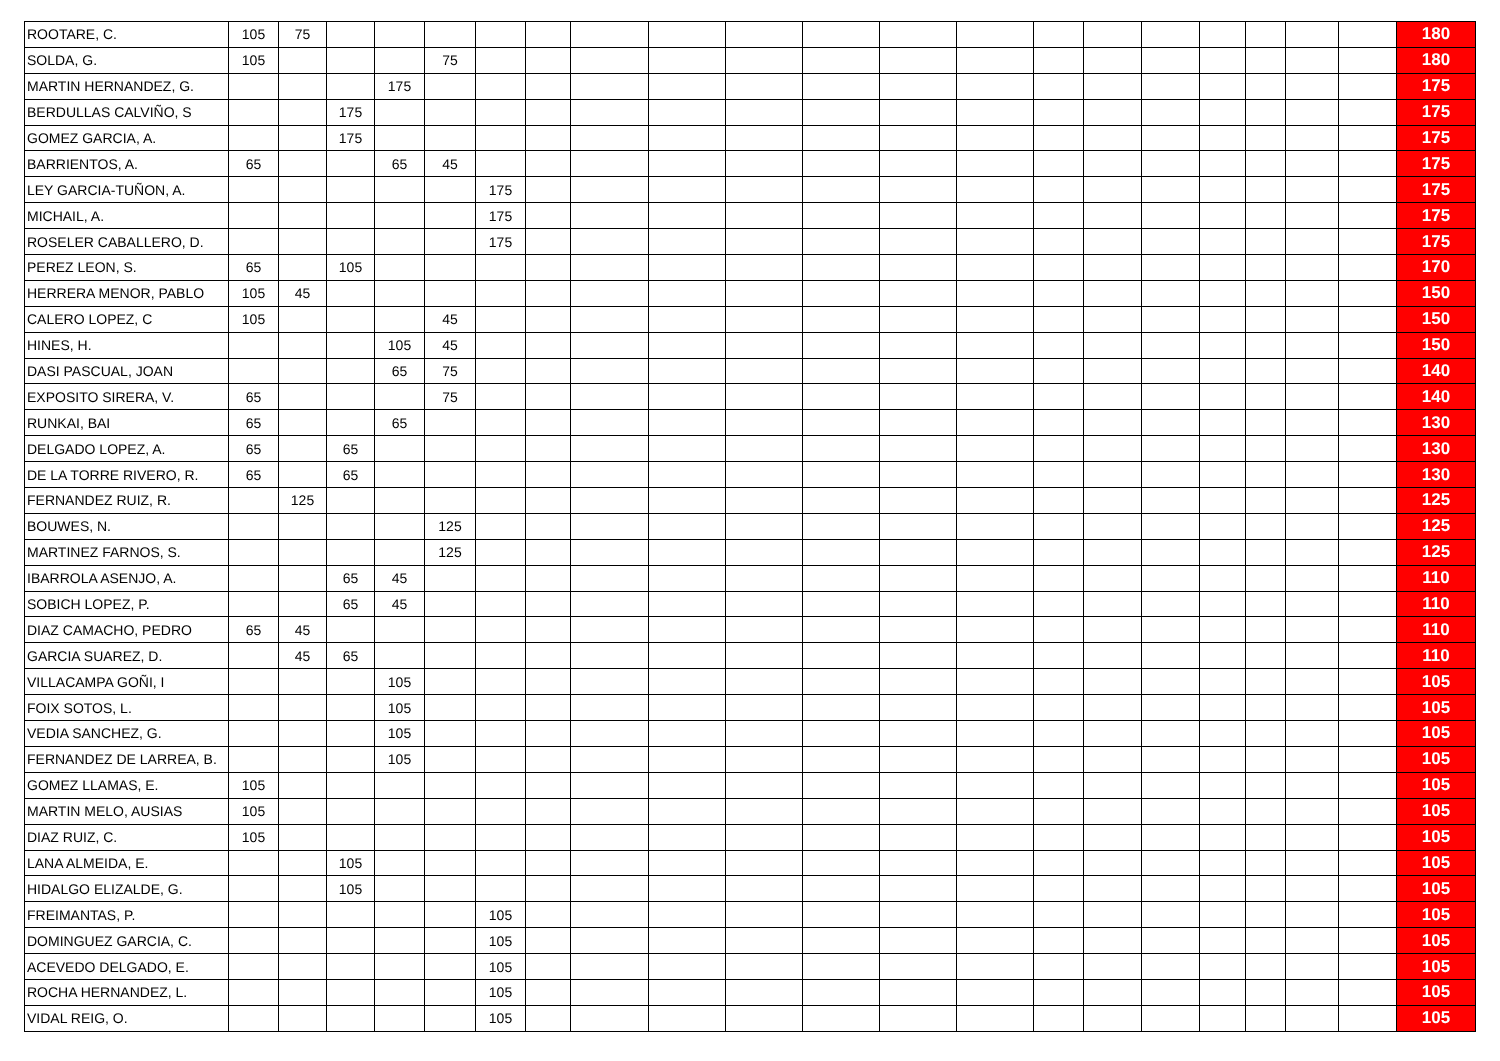| ROOTARE, C. | 105 | 75 | | | | | | | | | | | | | | | | | | | 180 |
| SOLDA, G. | 105 | | | | 75 | | | | | | | | | | | | | | | | 180 |
| MARTIN HERNANDEZ, G. | | | | 175 | | | | | | | | | | | | | | | | | 175 |
| BERDULLAS CALVIÑO, S | | | 175 | | | | | | | | | | | | | | | | | | 175 |
| GOMEZ GARCIA, A. | | | 175 | | | | | | | | | | | | | | | | | | 175 |
| BARRIENTOS, A. | 65 | | | 65 | 45 | | | | | | | | | | | | | | | | 175 |
| LEY GARCIA-TUÑON, A. | | | | | | 175 | | | | | | | | | | | | | | | 175 |
| MICHAIL, A. | | | | | | 175 | | | | | | | | | | | | | | | 175 |
| ROSELER CABALLERO, D. | | | | | | 175 | | | | | | | | | | | | | | | 175 |
| PEREZ LEON, S. | 65 | | 105 | | | | | | | | | | | | | | | | | | 170 |
| HERRERA MENOR, PABLO | 105 | 45 | | | | | | | | | | | | | | | | | | | 150 |
| CALERO LOPEZ, C | 105 | | | | 45 | | | | | | | | | | | | | | | | 150 |
| HINES, H. | | | | 105 | 45 | | | | | | | | | | | | | | | | 150 |
| DASI PASCUAL, JOAN | | | | 65 | 75 | | | | | | | | | | | | | | | | 140 |
| EXPOSITO SIRERA, V. | 65 | | | | 75 | | | | | | | | | | | | | | | | 140 |
| RUNKAI, BAI | 65 | | | 65 | | | | | | | | | | | | | | | | | 130 |
| DELGADO LOPEZ, A. | 65 | | 65 | | | | | | | | | | | | | | | | | | 130 |
| DE LA TORRE RIVERO, R. | 65 | | 65 | | | | | | | | | | | | | | | | | | 130 |
| FERNANDEZ RUIZ, R. | | 125 | | | | | | | | | | | | | | | | | | | 125 |
| BOUWES, N. | | | | | 125 | | | | | | | | | | | | | | | | 125 |
| MARTINEZ FARNOS, S. | | | | | 125 | | | | | | | | | | | | | | | | 125 |
| IBARROLA ASENJO, A. | | | 65 | 45 | | | | | | | | | | | | | | | | | 110 |
| SOBICH LOPEZ, P. | | | 65 | 45 | | | | | | | | | | | | | | | | | 110 |
| DIAZ CAMACHO, PEDRO | 65 | 45 | | | | | | | | | | | | | | | | | | | 110 |
| GARCIA SUAREZ, D. | | 45 | 65 | | | | | | | | | | | | | | | | | | 110 |
| VILLACAMPA GOÑI, I | | | | 105 | | | | | | | | | | | | | | | | | 105 |
| FOIX SOTOS, L. | | | | 105 | | | | | | | | | | | | | | | | | 105 |
| VEDIA SANCHEZ, G. | | | | 105 | | | | | | | | | | | | | | | | | 105 |
| FERNANDEZ DE LARREA, B. | | | | 105 | | | | | | | | | | | | | | | | | 105 |
| GOMEZ LLAMAS, E. | 105 | | | | | | | | | | | | | | | | | | | | 105 |
| MARTIN MELO, AUSIAS | 105 | | | | | | | | | | | | | | | | | | | | 105 |
| DIAZ RUIZ, C. | 105 | | | | | | | | | | | | | | | | | | | | 105 |
| LANA ALMEIDA, E. | | | 105 | | | | | | | | | | | | | | | | | | 105 |
| HIDALGO ELIZALDE, G. | | | 105 | | | | | | | | | | | | | | | | | | 105 |
| FREIMANTAS, P. | | | | | | 105 | | | | | | | | | | | | | | | 105 |
| DOMINGUEZ GARCIA, C. | | | | | | 105 | | | | | | | | | | | | | | | 105 |
| ACEVEDO DELGADO, E. | | | | | | 105 | | | | | | | | | | | | | | | 105 |
| ROCHA HERNANDEZ, L. | | | | | | 105 | | | | | | | | | | | | | | | 105 |
| VIDAL REIG, O. | | | | | | 105 | | | | | | | | | | | | | | | 105 |